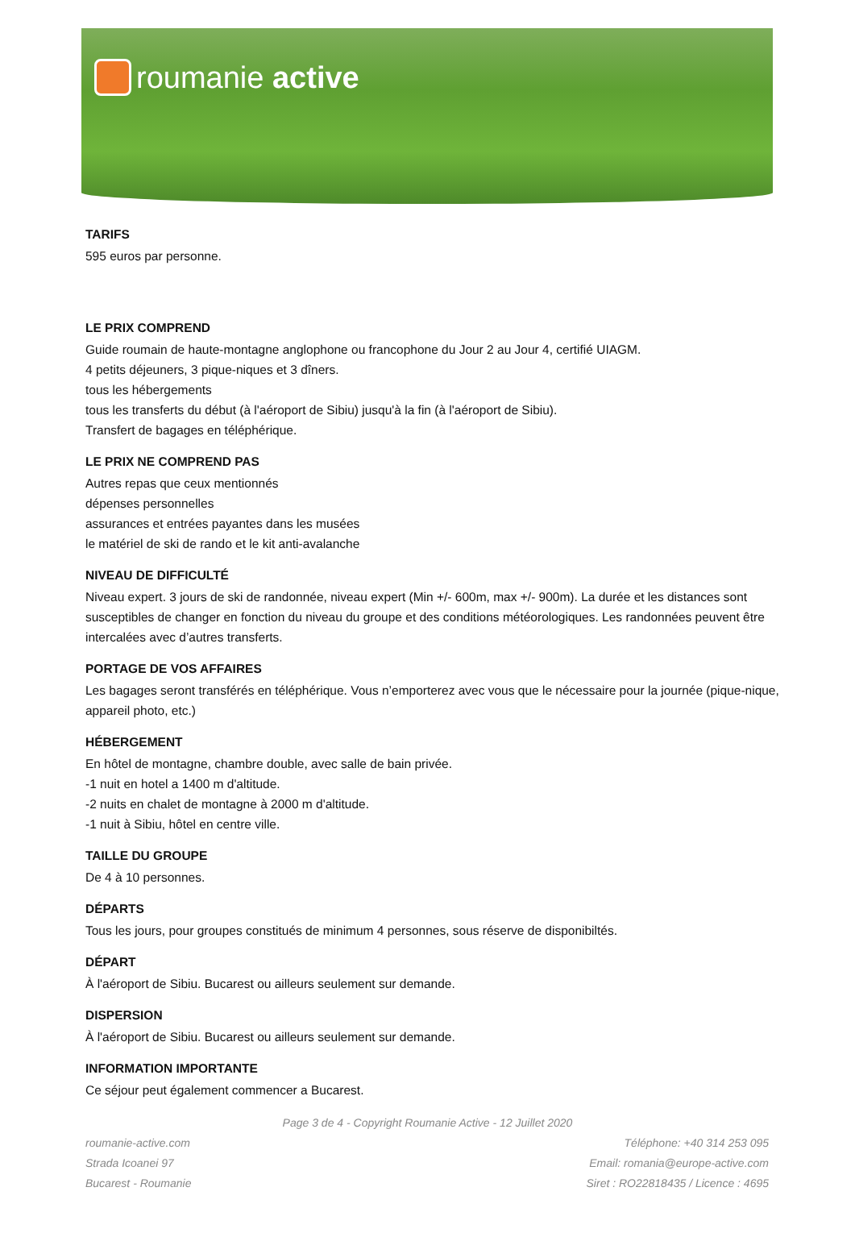roumanie active
TARIFS
595 euros par personne.
LE PRIX COMPREND
Guide roumain de haute-montagne anglophone ou francophone du Jour 2 au Jour 4, certifié UIAGM.
4 petits déjeuners, 3 pique-niques et 3 dîners.
tous les hébergements
tous les transferts du début (à l'aéroport de Sibiu) jusqu'à la fin (à l'aéroport de Sibiu).
Transfert de bagages en téléphérique.
LE PRIX NE COMPREND PAS
Autres repas que ceux mentionnés
dépenses personnelles
assurances et entrées payantes dans les musées
le matériel de ski de rando et le kit anti-avalanche
NIVEAU DE DIFFICULTÉ
Niveau expert. 3 jours de ski de randonnée, niveau expert (Min +/- 600m, max +/- 900m). La durée et les distances sont susceptibles de changer en fonction du niveau du groupe et des conditions météorologiques. Les randonnées peuvent être intercalées avec d’autres transferts.
PORTAGE DE VOS AFFAIRES
Les bagages seront transférés en téléphérique. Vous n’emporterez avec vous que le nécessaire pour la journée (pique-nique, appareil photo, etc.)
HÉBERGEMENT
En hôtel de montagne, chambre double, avec salle de bain privée.
-1 nuit en hotel a 1400 m d'altitude.
-2 nuits en chalet de montagne à 2000 m d'altitude.
-1 nuit à Sibiu, hôtel en centre ville.
TAILLE DU GROUPE
De 4 à 10 personnes.
DÉPARTS
Tous les jours, pour groupes constitués de minimum 4 personnes, sous réserve de disponibiltés.
DÉPART
À l'aéroport de Sibiu. Bucarest ou ailleurs seulement sur demande.
DISPERSION
À l'aéroport de Sibiu. Bucarest ou ailleurs seulement sur demande.
INFORMATION IMPORTANTE
Ce séjour peut également commencer a Bucarest.
Page 3 de 4 - Copyright Roumanie Active - 12 Juillet 2020
roumanie-active.com
Strada Icoanei 97
Bucarest - Roumanie
Téléphone: +40 314 253 095
Email: romania@europe-active.com
Siret : RO22818435 / Licence : 4695